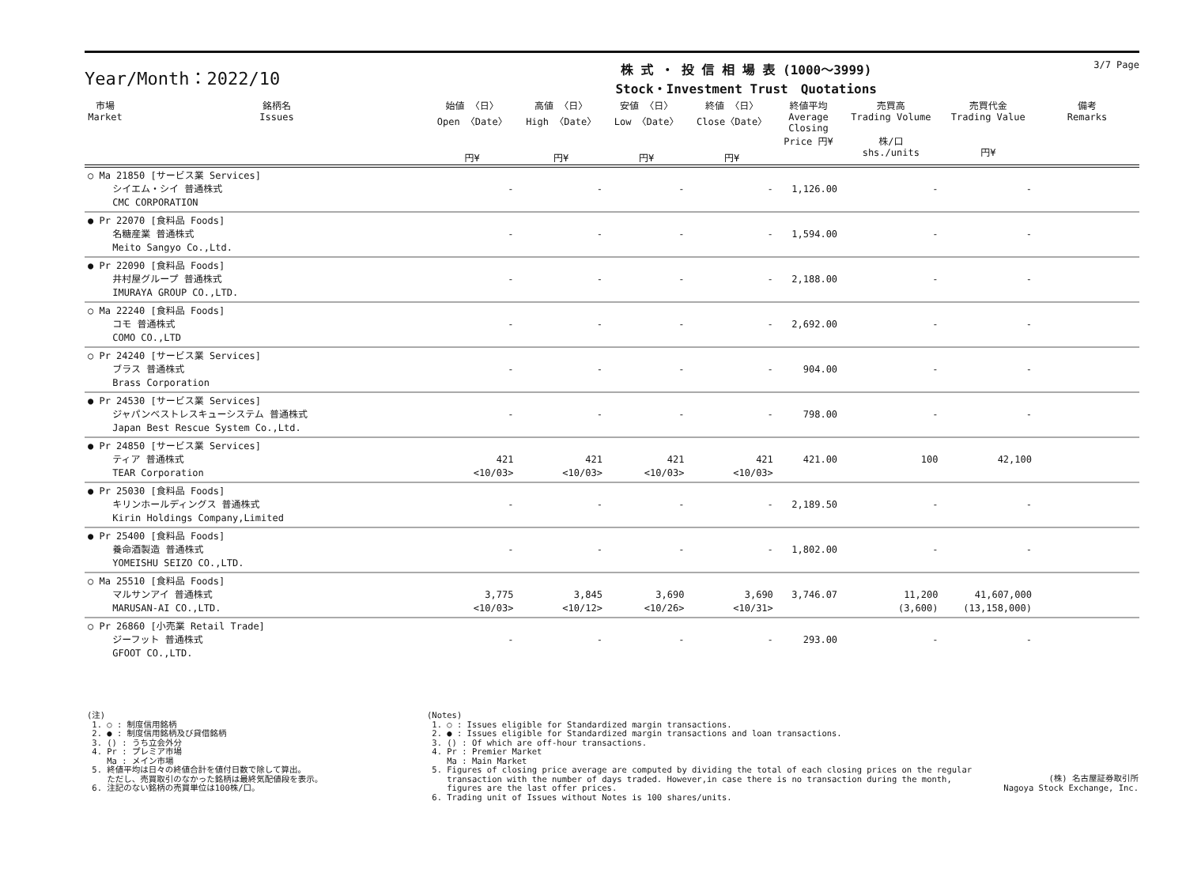Year/Month：2022/10
株 式 ・ 投 信 相 場 表 (1000～3999)
Stock・Investment Trust　Quotations
3/7 Page
| 市場 Market | 銘柄名 Issues | 始値 〈日〉 Open 〈Date〉 円¥ | 高値 〈日〉 High 〈Date〉 円¥ | 安値 〈日〉 Low 〈Date〉 円¥ | 終値 〈日〉 Close〈Date〉 円¥ | 終値平均 Average Closing Price 円¥ | 売買高 Trading Volume 株/口 shs./units | 売買代金 Trading Value 円¥ | 備考 Remarks |
| --- | --- | --- | --- | --- | --- | --- | --- | --- | --- |
| ○ Ma 21850 [サービス業 Services] シイエム・シイ 普通株式 CMC CORPORATION | | - | - | - | - | 1,126.00 | - | - | |
| ● Pr 22070 [食料品 Foods] 名糖産業 普通株式 Meito Sangyo Co.,Ltd. | | - | - | - | - | 1,594.00 | - | - | |
| ● Pr 22090 [食料品 Foods] 井村屋グループ 普通株式 IMURAYA GROUP CO.,LTD. | | - | - | - | - | 2,188.00 | - | - | |
| ○ Ma 22240 [食料品 Foods] コモ 普通株式 COMO CO.,LTD | | - | - | - | - | 2,692.00 | - | - | |
| ○ Pr 24240 [サービス業 Services] ブラス 普通株式 Brass Corporation | | - | - | - | - | 904.00 | - | - | |
| ● Pr 24530 [サービス業 Services] ジャパンベストレスキューシステム 普通株式 Japan Best Rescue System Co.,Ltd. | | - | - | - | - | 798.00 | - | - | |
| ● Pr 24850 [サービス業 Services] ティア 普通株式 TEAR Corporation | | 421 <10/03> | 421 <10/03> | 421 <10/03> | 421 <10/03> | 421.00 | 100 | 42,100 | |
| ● Pr 25030 [食料品 Foods] キリンホールディングス 普通株式 Kirin Holdings Company,Limited | | - | - | - | - | 2,189.50 | - | - | |
| ● Pr 25400 [食料品 Foods] 養命酒製造 普通株式 YOMEISHU SEIZO CO.,LTD. | | - | - | - | - | 1,802.00 | - | - | |
| ○ Ma 25510 [食料品 Foods] マルサンアイ 普通株式 MARUSAN-AI CO.,LTD. | | 3,775 <10/03> | 3,845 <10/12> | 3,690 <10/26> | 3,690 <10/31> | 3,746.07 | 11,200 (3,600) | 41,607,000 (13,158,000) | |
| ○ Pr 26860 [小売業 Retail Trade] ジーフット 普通株式 GFOOT CO.,LTD. | | - | - | - | - | 293.00 | - | - | |
(注) 1. ○ : 制度信用銘柄 2. ● : 制度信用銘柄及び貸借銘柄 3. () : うち立会外分 4. Pr : プレミア市場 Ma : メイン市場 5. 終値平均は日々の終値合計を値付日数で除して算出。 ただし、売買取引のなかった銘柄は最終気配値段を表示。 6. 注記のない銘柄の売買単位は100株/口。
(Notes) 1. ○ : Issues eligible for Standardized margin transactions. 2. ● : Issues eligible for Standardized margin transactions and loan transactions. 3. () : Of which are off-hour transactions. 4. Pr : Premier Market Ma : Main Market 5. Figures of closing price average are computed by dividing the total of each closing prices on the regular transaction with the number of days traded. However,in case there is no transaction during the month, figures are the last offer prices. 6. Trading unit of Issues without Notes is 100 shares/units.
(株) 名古屋証券取引所 Nagoya Stock Exchange, Inc.